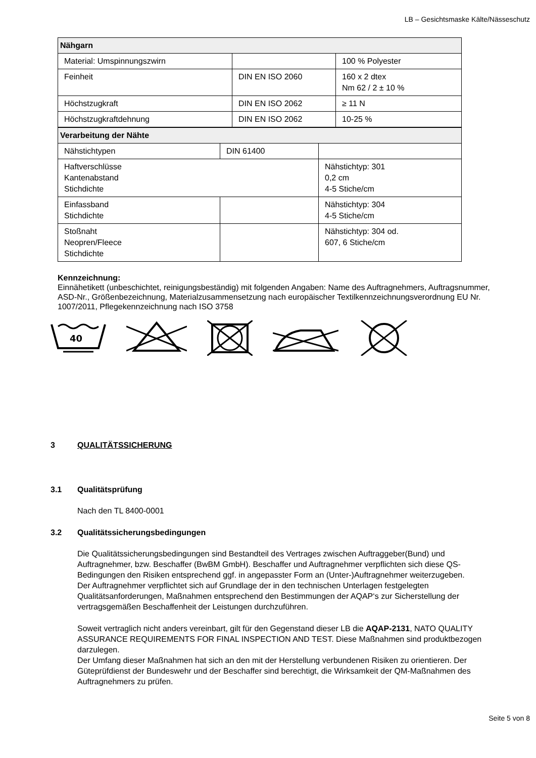LB – Gesichtsmaske Kälte/Nässeschutz
| Nähgarn | | |
| Material: Umspinnungszwirn | | 100 % Polyester |
| Feinheit | DIN EN ISO 2060 | 160 x 2 dtex Nm 62 / 2 ± 10 % |
| Höchstzugkraft | DIN EN ISO 2062 | ≥ 11 N |
| Höchstzugkraftdehnung | DIN EN ISO 2062 | 10-25 % |
| Verarbeitung der Nähte | | |
| Nähstichtypen | DIN 61400 | |
| Haftverschlüsse Kantenabstand Stichdichte | | Nähstichtyp: 301 0,2 cm 4-5 Stiche/cm |
| Einfassband Stichdichte | | Nähstichtyp: 304 4-5 Stiche/cm |
| Stoßnaht Neopren/Fleece Stichdichte | | Nähstichtyp: 304 od. 607, 6 Stiche/cm |
Kennzeichnung:
Einnähetikett (unbeschichtet, reinigungsbeständig) mit folgenden Angaben: Name des Auftragnehmers, Auftragsnummer, ASD-Nr., Größenbezeichnung, Materialzusammensetzung nach europäischer Textilkennzeichnungsverordnung EU Nr. 1007/2011, Pflegekennzeichnung nach ISO 3758
40
3 QUALITÄTSSICHERUNG
3.1 Qualitätsprüfung
Nach den TL 8400-0001
3.2 Qualitätssicherungsbedingungen
Die Qualitätssicherungsbedingungen sind Bestandteil des Vertrages zwischen Auftraggeber(Bund) und Auftragnehmer, bzw. Beschaffer (BwBM GmbH). Beschaffer und Auftragnehmer verpflichten sich diese QS-Bedingungen den Risiken entsprechend ggf. in angepasster Form an (Unter-)Auftragnehmer weiterzugeben.
Der Auftragnehmer verpflichtet sich auf Grundlage der in den technischen Unterlagen festgelegten Qualitätsanforderungen, Maßnahmen entsprechend den Bestimmungen der AQAP‘s zur Sicherstellung der vertragsgemäßen Beschaffenheit der Leistungen durchzuführen.
Soweit vertraglich nicht anders vereinbart, gilt für den Gegenstand dieser LB die AQAP-2131, NATO QUALITY ASSURANCE REQUIREMENTS FOR FINAL INSPECTION AND TEST. Diese Maßnahmen sind produktbezogen darzulegen.
Der Umfang dieser Maßnahmen hat sich an den mit der Herstellung verbundenen Risiken zu orientieren. Der Güteprüfdienst der Bundeswehr und der Beschaffer sind berechtigt, die Wirksamkeit der QM-Maßnahmen des Auftragnehmers zu prüfen.
Seite 5 von 8